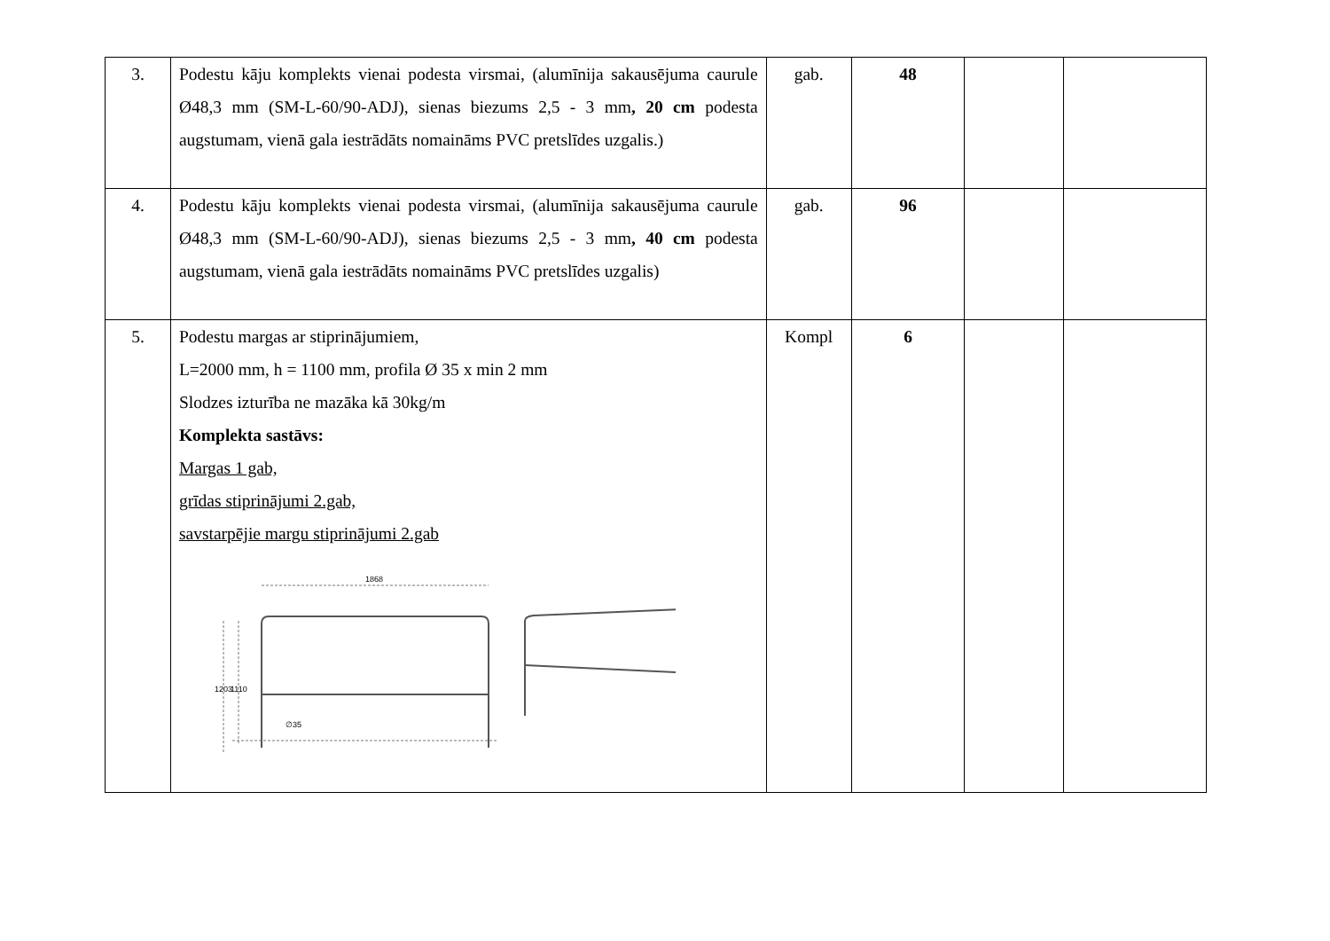| 3. | Podestu kāju komplekts vienai podesta virsmai, (alumīnija sakausējuma caurule Ø48,3 mm (SM-L-60/90-ADJ), sienas biezums 2,5 - 3 mm , 20 cm podesta augstumam, vienā gala iestrādāts nomaināms PVC pretslīdes uzgalis.) | gab. | 48 | | |
| 4. | Podestu kāju komplekts vienai podesta virsmai, (alumīnija sakausējuma caurule Ø48,3 mm (SM-L-60/90-ADJ), sienas biezums 2,5 - 3 mm , 40 cm podesta augstumam, vienā gala iestrādāts nomaināms PVC pretslīdes uzgalis) | gab. | 96 | | |
| 5. | Podestu margas ar stiprinājumiem, L=2000 mm, h = 1100 mm, profila Ø 35 x min 2 mm Slodzes izturība ne mazāka kā 30kg/m Komplekta sastāvs: Margas 1 gab, grīdas stiprinājumi 2.gab, savstarpējie margu stiprinājumi 2.gab 1868 1203 1110 ∅35 | Kompl | 6 | | |